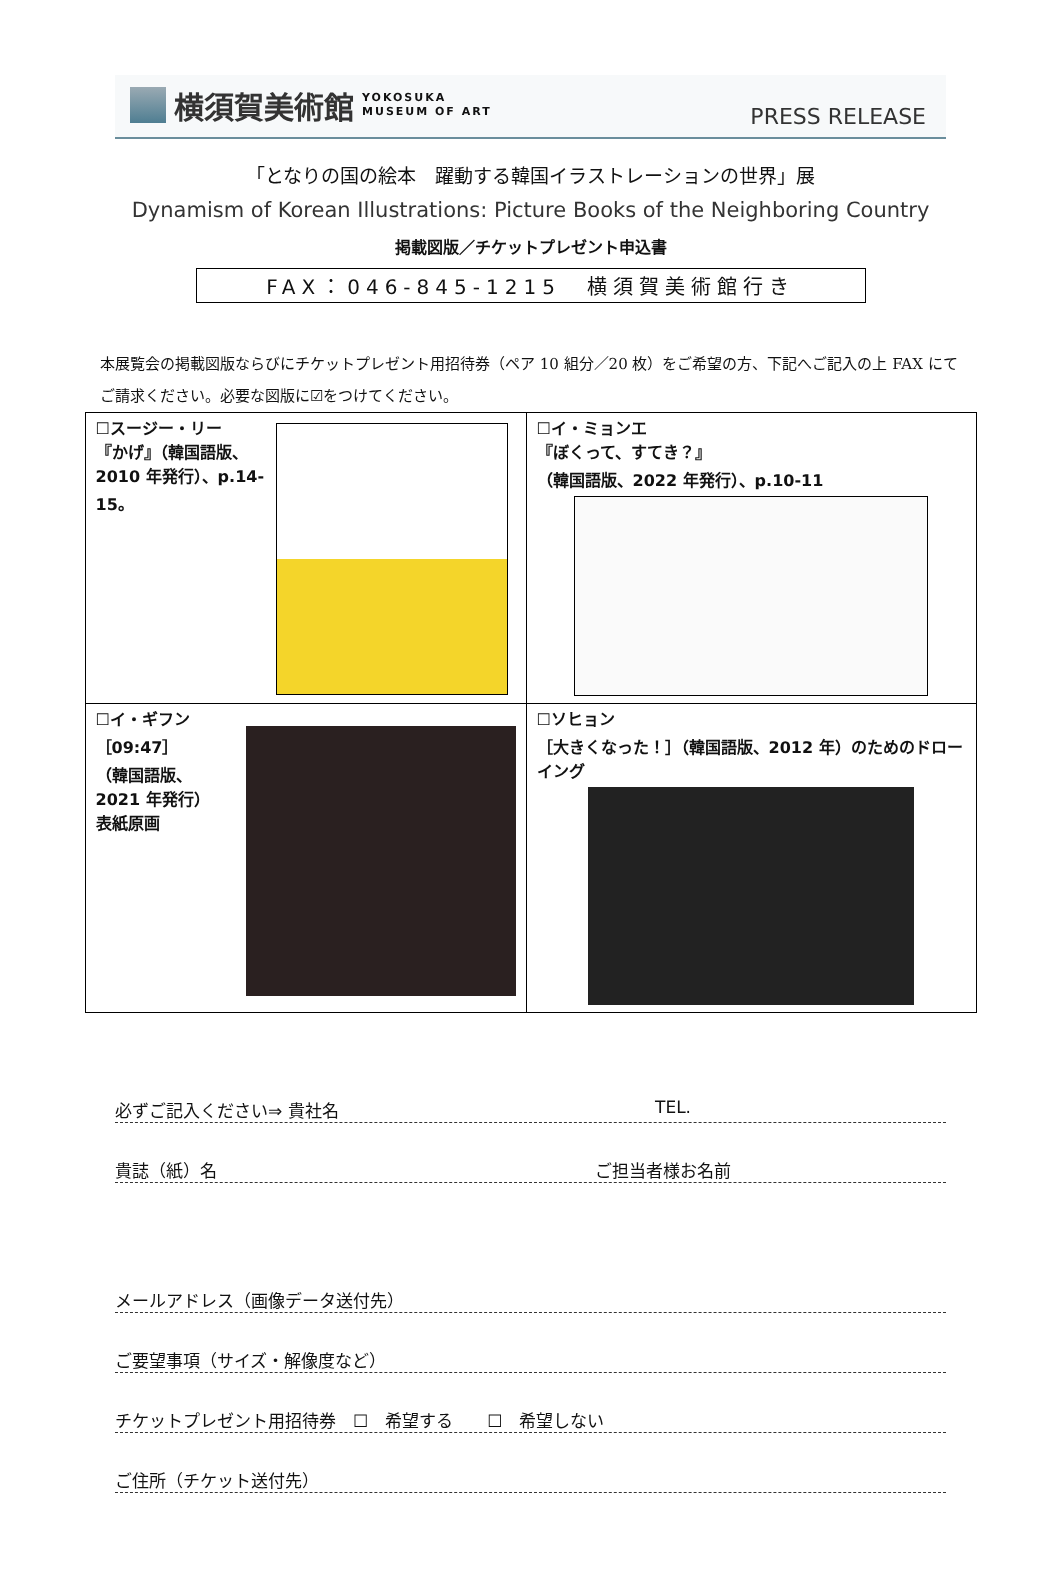横須賀美術館 YOKOSUKA
MUSEUM OF ART
PRESS RELEASE
「となりの国の絵本　躍動する韓国イラストレーションの世界」展
Dynamism of Korean Illustrations: Picture Books of the Neighboring Country
掲載図版／チケットプレゼント申込書
FAX：046-845-1215　横須賀美術館行き
本展覧会の掲載図版ならびにチケットプレゼント用招待券（ペア 10 組分／20 枚）をご希望の方、下記へご記入の上 FAX にてご請求ください。必要な図版に☑をつけてください。
| ☐スージー・リー 『かげ』（韓国語版、2010 年発行）、p.14-15。 | ☐イ・ミョンエ 『ぼくって、すてき？』 （韓国語版、2022 年発行）、p.10-11 |
| ☐イ・ギフン ［09:47］ （韓国語版、2021 年発行） 表紙原画 | ☐ソヒョン ［大きくなった！］（韓国語版、2012 年）のためのドローイング |
必ずご記入ください⇒ 貴社名 TEL.
貴誌（紙）名 ご担当者様お名前
メールアドレス（画像データ送付先）
ご要望事項（サイズ・解像度など）
チケットプレゼント用招待券　☐　希望する　　☐　希望しない
ご住所（チケット送付先）